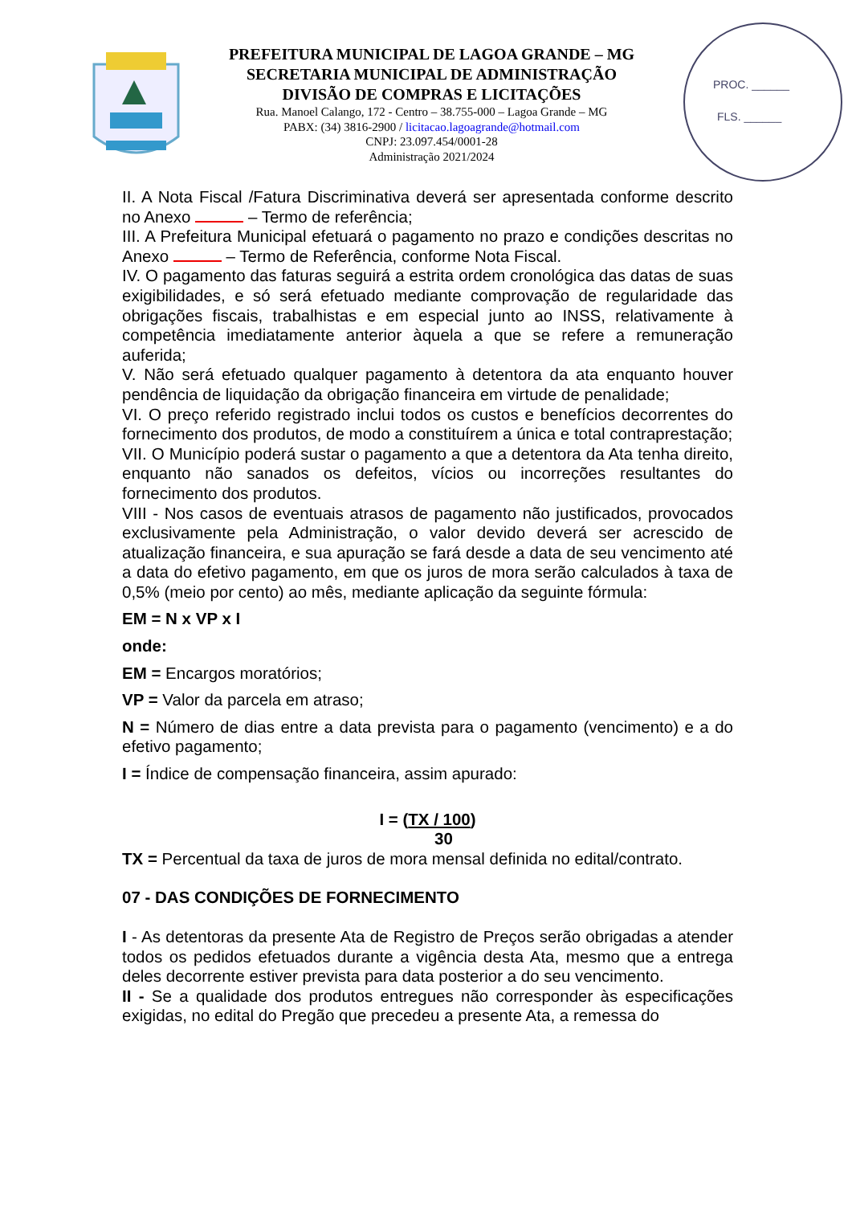PREFEITURA MUNICIPAL DE LAGOA GRANDE – MG
SECRETARIA MUNICIPAL DE ADMINISTRAÇÃO
DIVISÃO DE COMPRAS E LICITAÇÕES
Rua. Manoel Calango, 172 - Centro – 38.755-000 – Lagoa Grande – MG
PABX: (34) 3816-2900 / licitacao.lagoagrande@hotmail.com
CNPJ: 23.097.454/0001-28
Administração 2021/2024
PROC. ______
FLS. ______
II. A Nota Fiscal /Fatura Discriminativa deverá ser apresentada conforme descrito no Anexo – Termo de referência;
III. A Prefeitura Municipal efetuará o pagamento no prazo e condições descritas no Anexo – Termo de Referência, conforme Nota Fiscal.
IV. O pagamento das faturas seguirá a estrita ordem cronológica das datas de suas exigibilidades, e só será efetuado mediante comprovação de regularidade das obrigações fiscais, trabalhistas e em especial junto ao INSS, relativamente à competência imediatamente anterior àquela a que se refere a remuneração auferida;
V. Não será efetuado qualquer pagamento à detentora da ata enquanto houver pendência de liquidação da obrigação financeira em virtude de penalidade;
VI. O preço referido registrado inclui todos os custos e benefícios decorrentes do fornecimento dos produtos, de modo a constituírem a única e total contraprestação;
VII. O Município poderá sustar o pagamento a que a detentora da Ata tenha direito, enquanto não sanados os defeitos, vícios ou incorreções resultantes do fornecimento dos produtos.
VIII - Nos casos de eventuais atrasos de pagamento não justificados, provocados exclusivamente pela Administração, o valor devido deverá ser acrescido de atualização financeira, e sua apuração se fará desde a data de seu vencimento até a data do efetivo pagamento, em que os juros de mora serão calculados à taxa de 0,5% (meio por cento) ao mês, mediante aplicação da seguinte fórmula:
EM = N x VP x I
onde:
EM = Encargos moratórios;
VP = Valor da parcela em atraso;
N = Número de dias entre a data prevista para o pagamento (vencimento) e a do efetivo pagamento;
I = Índice de compensação financeira, assim apurado:
I = (TX / 100)
30
TX = Percentual da taxa de juros de mora mensal definida no edital/contrato.
07 - DAS CONDIÇÕES DE FORNECIMENTO
I - As detentoras da presente Ata de Registro de Preços serão obrigadas a atender todos os pedidos efetuados durante a vigência desta Ata, mesmo que a entrega deles decorrente estiver prevista para data posterior a do seu vencimento.
II - Se a qualidade dos produtos entregues não corresponder às especificações exigidas, no edital do Pregão que precedeu a presente Ata, a remessa do